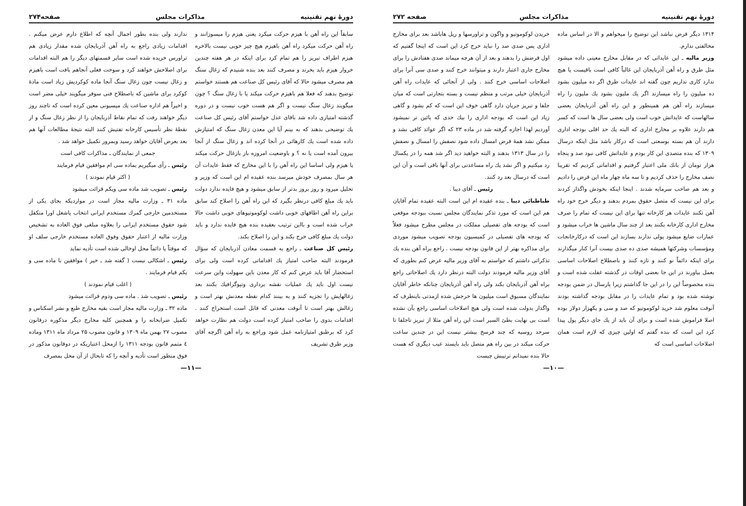دورهٔ نهم تقنینیه مذاکرات مجلس صفحه ۲۷۲
۱۳۱۴ دیگر قرض نباشد این توضیح را میخواهم و الا در اساس ماده مخالفتی ندارم.
وزیر مالیه ـ این عایداتی که در مقابل مخارج معینی داده میشود مثل طرق و راه آهن آذربایجان این غالباً کافی است باقیست یا هیچ ندارد کاری نداریم چون گفته اند عایدات طرق اگر ده میلیون بشود ده میلیون را راه میسازند اگر یك ملیون بشود یك ملیون را راه میسازند راه آهن هم همینطور و این راه آهن آذربایجان بعضی سالهاست که عایداتش خوب است ولی بعضی سال ها است که کسر هم دارند علاوه بر مخارج اداری که البته یك حد اقلی بودجه اداری دارند آن هم بسته بوسعتی است که درکار باشد مثل اینکه درسال ۱۳۰۹ که بنده متصدی این کار بودم و عایداتش کافی نبود صد و پنجاه هزار تومان از بانك ملی اعتبار گرفتیم و اقداماتی کردیم که تقریبا نصف مخارج را حذف کردیم و تا سه ماه چهار ماه این قرض را دادیم و بعد هم صاحب سرمایه شدند . اینجا اینکه بخودش واگذار کردند برای این نیست که متصل حقوق بمردم بدهند و دیگر خرج خود راه آهن نکنند عایدات هر کارخانه تنها برای این نیست که تمام را صرف مخارج اداری کارخانه بکنند بعد از چند سال ماشین ها خراب میشود و عمارات ضایع میشود پولی ندارند بسازند این است که درکارخانجات ومؤسسات وشرکتها همیشه صدی ده صدی بیست آنرا کنار میگذارند برای اینکه دائماً نو کنند و تازه کنند و باصطلاح اصلاحات اساسی بعمل بیاورند در این جا بعضی اوقات در گذشته غفلت شده است و بنده مخصوصاً این را در این جا گذاشتم زیرا پارسال در ضمن بودجه نوشته شده بود و تمام عایدات را در مقابل بودجه گذاشته بودند آنوقت معلوم شد خرید لوکوموتیو که صد و سی و یکهزار دولار بوده اصلا فراموش شده است و برای آن باید از یك جای دیگر پول پیدا کرد این است که بنده گفتم که اولین چیزی که لازم است همان اصلاحات اساسی است که
خریدن لوکوموتیو و واگون و تراورسها و ریل هاباشد بعد برای مخارج اداری پس صدی صد را نباید خرج کرد این است که اینجا گفتیم که اول قرضش را بدهند و بعد از آن هرچه میماند صدی هفتادش را برای مخارج جاری اعتبار دارند و میتوانند خرج کنند و صدی سی آنرا برای اصلاحات اساسی خرج کنند . ولی از آنجائی که عایدات راه آهن آذربایجان خیلی مرتب و منظم نیست و بسته بتجارتی است که میان جلفا و تبریز جریان دارد گاهی خوف این است که کم بشود و گاهی زیاد این است که بودجه اداری را بیك حدی که پائین تر نمیشود آوردیم لهذا اجازه گرفته شد در ماده ۲۳ که اگر عوائد کافی نشد و ممکن نشد همهٔ قرض امسال داده شود نصفش را امسال و نصفش را در سال ۱۳۱۳ بدهند و البته خواهید دید اگر شد همه را در یکسال رد میکنیم و اگر نشد یك راه مساعدتی برای آنها باقی است و آن این است که درسال بعد رد کنند.
رئیس ـ آقای دیبا .
طباطبائی دیبا ـ بنده عقیده ام این است البته عقیده تمام آقایان هم این است که مورد تذکر نمایندگان مجلس نسبت ببودجه موقعی است که بودجه های تفصیلی مملکت در مجلس مطرح میشود فعلاً که بودجه های تفصیلی در کمیسیون بودجه تصویب میشود موردی برای مذاکره بهتر از این قانون بودجه نیست . راجع براه آهن بنده یك تذکراتی داشتم که خواستم به آقای وزیر مالیه عرض کنم بطوری که آقای وزیر مالیه فرمودند دولت البته درنظر دارد یك اصلاحاتی راجع براه آهن آذربایجان بکند ولی راه آهن آذربایجان چنانکه خاطر آقایان نمایندگان مسبوق است میلیون ها خرجش شده ازمدتی باینطرف که واگذار بدولت شده است ولی هیچ اصلاحات اساسی راجع بآن نشده است بی نهایت بطئ السیر است این راه آهن مثلا از تبریز تاجلفا تا سرحد روسیه که چند فرسخ بیشتر نیست این در چندین ساعت حرکت میکند در بین راه هم متصل باید بایستد عیب دیگری که هست حالا بنده نمیدانم ترتیبش چیست
—۱۰—
دورهٔ نهم تقنینیه مذاکرات مجلس صفحه۲۷۴
سابقاً این راه آهن با هیزم حرکت میکرد یعنی هیزم را میسوزانند و راه آهن حرکت میکرد راه آهن باهیزم هیچ چیز خوبی نیست بالاخره هیزم اطراف تبریز را هم تمام کرد برای اینکه در هر هفته چندین خروار هیزم باید بخرند و مصرف کنند بعد بنده شنیدم که زغال سنگ هم مصرف میشود حالا که آقای رئیس کل صناعت هم هستند خواستم توضیح بدهند که فعلا هم باهیزم حرکت میکند یا با زغال سنگ ؟ چون میگویند زغال سنگ نیست و اگر هم هست خوب نیست و در دوره گذشته امتیازی داده شد باقای عدل خواستم آقای رئیس کل صناعت یك توضیحی بدهند که به بینم آیا این معدن زغال سنگ که امتیازش داده شده است یك کارهائی در آنجا کرده اند و زغال سنگ از آنجا بیرون آمده است یا نه ؟ و باوضعیت امروزه باز بازغال حرکت میکند یا هیزم ولی اساسا این راه آهن را با این مخارج که فقط عایدات آن هر سال بمصرف خودش میرسد بنده عقیده ام این است که وزیر و تحلیل میرود و روز بروز بدتر از سابق میشود و هیچ فایده ندارد دولت باید یك مبلغ کافی درنظر بگیرد که این راه آهن را اصلاح کند سابق براین راه آهن اطاقهای خوبی داشت لوکوموتیوهای خوبی داشت حالا خراب شده است و بااین ترتیب بعقیده بنده هیچ فایده ندارد و باید دولت یك مبلغ کافی خرج بکند و این را اصلاح بکند.
رئیس کل صناعت ـ راجع به قسمت معادن آذربایجان که سؤال فرمودند البته صاحب امتیاز یك اقداماتی کرده است ولی برای استحضار آقا باید عرض کنم که کار معدن باین سهولت واین سرعت نیست اول باید یك عملیات نقشه برداری وتپوگرافیك بکنند بعد زغالهایش را تجزیه کنند و به بینند کدام نقطه معدنش بهتر است و زغالش بهتر است تا آنوقت معدنی که قابل است استخراج کنند . اقدامات بدوی را صاحب امتیاز کرده است دولت هم نظارت خواهد کرد که برطبق امتیازنامه عمل شود وراجع به راه آهن اگرچه آقای وزیر طرق تشریف
ندارند ولی بنده بطور اجمال آنچه که اطلاع دارم عرض میکنم . اقدامات زیادی راجع به راه آهن آذربایجان شده مقدار زیادی هم تراورس خریده شده است سایر قسمتهای دیگر را هم البته اقدامات برای اصلاحش خواهند کرد و سوخت فعلی آنجاهم بافت است باهیزم و زغال نیست چون زغال سنگ آنجا ماده کوکردیش زیاد است مادهٔ کوکرد برای ماشین که باصطلاح فنی سوفر میگویند خیلی مضر است و اخیراً هم اداره صناعت یك میسیونی معین کرده است که تاچند روز دیگر خواهند رفت که تمام نقاط آذربایجان را از نظر زغال سنگ و از نقطهٔ نظر تأسیس کارخانه تفتیش کنند البته نتیجهٔ مطالعات آنها هم بعد بعرض آقایان خواهد رسید وبمرور تکمیل خواهد شد .
جمعی از نمایندگان ـ مذاکرات کافی است
رئیس ـ رأی میگیریم بماده سی ام موافقین قیام فرمایند
( اکثر قیام نمودند )
رئیس ـ تصویب شد ماده سی ویکم قرائت میشود
ماده ۳۱ ـ وزارت مالیه مجاز است در مواردیکه بجای یکی از مستخدمین خارجی گمرك مستخدم ایرانی انتخاب یاشغل اورا متکفل شود حقوق مستخدم ایرانی را بعلاوه مبلغی فوق العاده به تشخیص وزارت مالیه از اعتبار حقوق وفوق العاده مستخدم خارجی سلف او که موقتاً یا دائماً محل اوخالی شده است تأدیه نماید
رئیس ـ اشکالی نیست ( گفته شد ـ خیر ) موافقین با ماده سی و یکم قیام فرمایند .
( اغلب قیام نمودند )
رئیس ـ تصویب شد . ماده سی ودوم قرائت میشود
ماده ۳۲ ـ وزارت مالیه مجاز است بقیه مخارج طبع و نشر اسکناس و تکمیل ضرابخانه را و همچنین کلیه مخارج دیگر مذکوره درقانون مصوب ۲۷ بهمن ماه ۱۳۰۹ و قانون مصوب ۲۵ مرداد ماه ۱۳۱۱ وماده ٤ متمم قانون بودجه ۱۳۱۱ را ازمحل اعتباریکه در دوقانون مذکور در فوق منظور است تأدیه و آنچه را که تابحال از آن محل بمصرف
—۱۱—